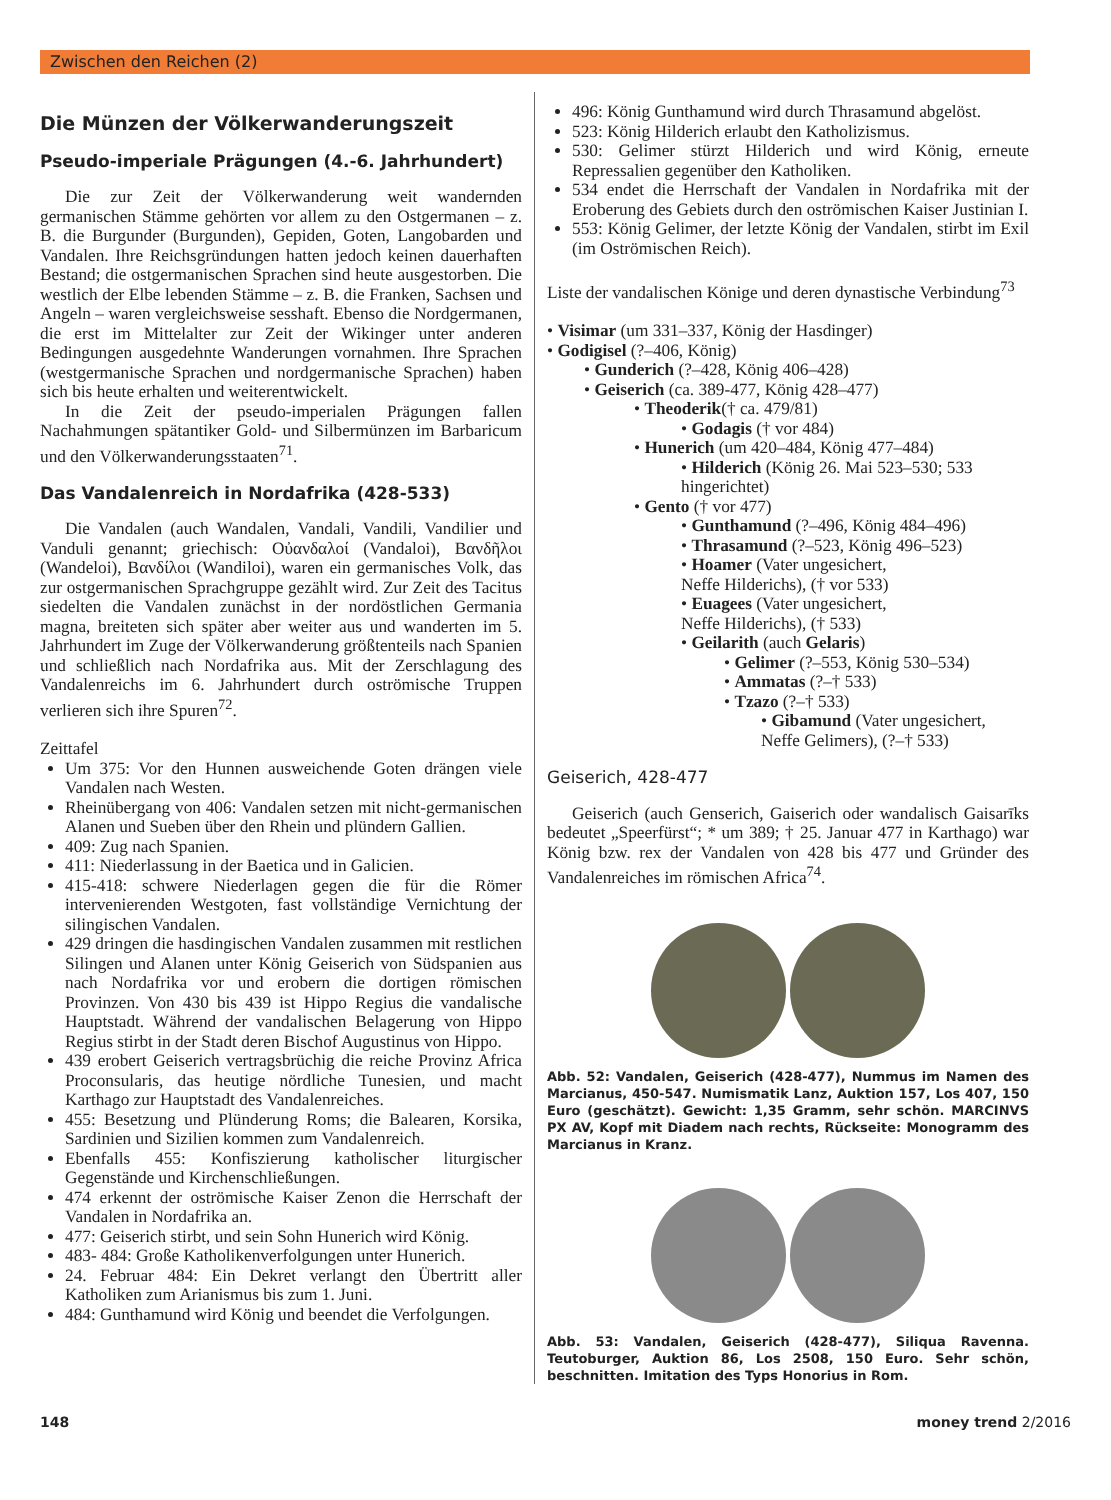Zwischen den Reichen (2)
Die Münzen der Völkerwanderungszeit
Pseudo-imperiale Prägungen (4.-6. Jahrhundert)
Die zur Zeit der Völkerwanderung weit wandernden germanischen Stämme gehörten vor allem zu den Ostgermanen – z. B. die Burgunder (Burgunden), Gepiden, Goten, Langobarden und Vandalen. Ihre Reichsgründungen hatten jedoch keinen dauerhaften Bestand; die ostgermanischen Sprachen sind heute ausgestorben. Die westlich der Elbe lebenden Stämme – z. B. die Franken, Sachsen und Angeln – waren vergleichsweise sesshaft. Ebenso die Nordgermanen, die erst im Mittelalter zur Zeit der Wikinger unter anderen Bedingungen ausgedehnte Wanderungen vornahmen. Ihre Sprachen (westgermanische Sprachen und nordgermanische Sprachen) haben sich bis heute erhalten und weiterentwickelt.
In die Zeit der pseudo-imperialen Prägungen fallen Nachahmungen spätantiker Gold- und Silbermünzen im Barbaricum und den Völkerwanderungsstaaten<sup>71</sup>.
Das Vandalenreich in Nordafrika (428-533)
Die Vandalen (auch Wandalen, Vandali, Vandili, Vandilier und Vanduli genannt; griechisch: Οὐανδαλοί (Vandaloi), Βανδῆλοι (Wandeloi), Βανδίλοι (Wandiloi), waren ein germanisches Volk, das zur ostgermanischen Sprachgruppe gezählt wird. Zur Zeit des Tacitus siedelten die Vandalen zunächst in der nordöstlichen Germania magna, breiteten sich später aber weiter aus und wanderten im 5. Jahrhundert im Zuge der Völkerwanderung größtenteils nach Spanien und schließlich nach Nordafrika aus. Mit der Zerschlagung des Vandalenreichs im 6. Jahrhundert durch oströmische Truppen verlieren sich ihre Spuren<sup>72</sup>.
Zeittafel
Um 375: Vor den Hunnen ausweichende Goten drängen viele Vandalen nach Westen.
Rheinübergang von 406: Vandalen setzen mit nicht-germanischen Alanen und Sueben über den Rhein und plündern Gallien.
409: Zug nach Spanien.
411: Niederlassung in der Baetica und in Galicien.
415-418: schwere Niederlagen gegen die für die Römer intervenierenden Westgoten, fast vollständige Vernichtung der silingischen Vandalen.
429 dringen die hasdingischen Vandalen zusammen mit restlichen Silingen und Alanen unter König Geiserich von Südspanien aus nach Nordafrika vor und erobern die dortigen römischen Provinzen. Von 430 bis 439 ist Hippo Regius die vandalische Hauptstadt. Während der vandalischen Belagerung von Hippo Regius stirbt in der Stadt deren Bischof Augustinus von Hippo.
439 erobert Geiserich vertragsbrüchig die reiche Provinz Africa Proconsularis, das heutige nördliche Tunesien, und macht Karthago zur Hauptstadt des Vandalenreiches.
455: Besetzung und Plünderung Roms; die Balearen, Korsika, Sardinien und Sizilien kommen zum Vandalenreich.
Ebenfalls 455: Konfiszierung katholischer liturgischer Gegenstände und Kirchenschließungen.
474 erkennt der oströmische Kaiser Zenon die Herrschaft der Vandalen in Nordafrika an.
477: Geiserich stirbt, und sein Sohn Hunerich wird König.
483- 484: Große Katholikenverfolgungen unter Hunerich.
24. Februar 484: Ein Dekret verlangt den Übertritt aller Katholiken zum Arianismus bis zum 1. Juni.
484: Gunthamund wird König und beendet die Verfolgungen.
496: König Gunthamund wird durch Thrasamund abgelöst.
523: König Hilderich erlaubt den Katholizismus.
530: Gelimer stürzt Hilderich und wird König, erneute Repressalien gegenüber den Katholiken.
534 endet die Herrschaft der Vandalen in Nordafrika mit der Eroberung des Gebiets durch den oströmischen Kaiser Justinian I.
553: König Gelimer, der letzte König der Vandalen, stirbt im Exil (im Oströmischen Reich).
Liste der vandalischen Könige und deren dynastische Verbindung<sup>73</sup>
• Visimar (um 331–337, König der Hasdinger)
• Godigisel (?–406, König)
• Gunderich (?–428, König 406–428)
• Geiserich (ca. 389-477, König 428–477)
• Theoderik(† ca. 479/81)
• Godagis († vor 484)
• Hunerich (um 420–484, König 477–484)
• Hilderich (König 26. Mai 523–530; 533
hingerichtet)
• Gento († vor 477)
• Gunthamund (?–496, König 484–496)
• Thrasamund (?–523, König 496–523)
• Hoamer (Vater ungesichert,
Neffe Hilderichs), († vor 533)
• Euagees (Vater ungesichert,
Neffe Hilderichs), († 533)
• Geilarith (auch Gelaris)
• Gelimer (?–553, König 530–534)
• Ammatas (?–† 533)
• Tzazo (?–† 533)
• Gibamund (Vater ungesichert,
Neffe Gelimers), (?–† 533)
Geiserich, 428-477
Geiserich (auch Genserich, Gaiserich oder wandalisch Gaisarīks bedeutet „Speerfürst“; * um 389; † 25. Januar 477 in Karthago) war König bzw. rex der Vandalen von 428 bis 477 und Gründer des Vandalenreiches im römischen Africa<sup>74</sup>.
Abb. 52: Vandalen, Geiserich (428-477), Nummus im Namen des Marcianus, 450-547. Numismatik Lanz, Auktion 157, Los 407, 150 Euro (geschätzt). Gewicht: 1,35 Gramm, sehr schön. MARCINVS PX AV, Kopf mit Diadem nach rechts, Rückseite: Monogramm des Marcianus in Kranz.
Abb. 53: Vandalen, Geiserich (428-477), Siliqua Ravenna. Teutoburger, Auktion 86, Los 2508, 150 Euro. Sehr schön, beschnitten. Imitation des Typs Honorius in Rom.
148 money trend 2/2016